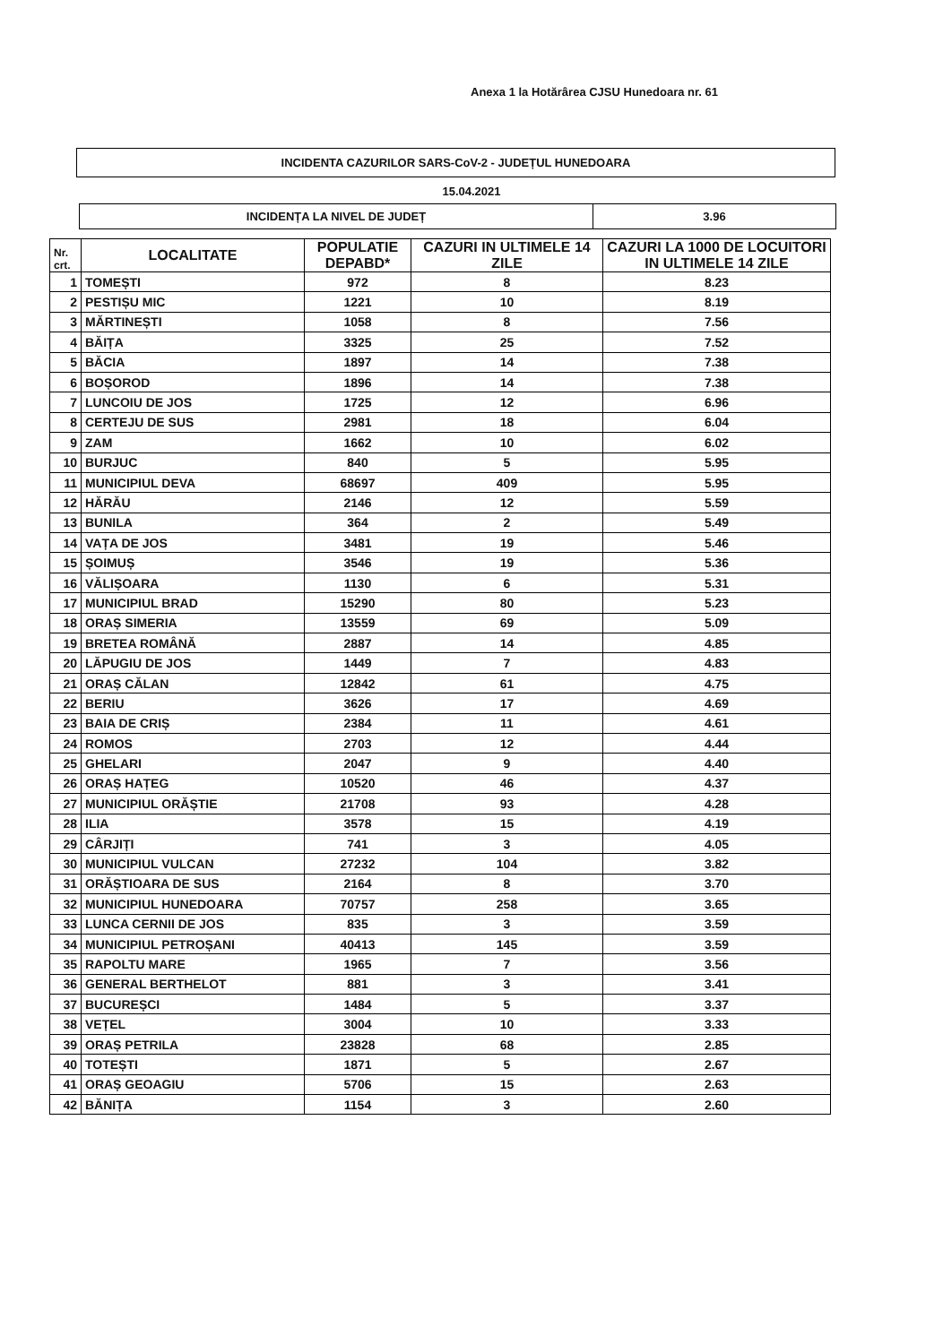Anexa 1 la Hotărârea CJSU Hunedoara nr. 61
INCIDENTA CAZURILOR SARS-CoV-2 - JUDEȚUL HUNEDOARA
15.04.2021
| INCIDENȚA LA NIVEL DE JUDEȚ | 3.96 |
| Nr. crt. | LOCALITATE | POPULATIE DEPABD* | CAZURI IN ULTIMELE 14 ZILE | CAZURI LA 1000 DE LOCUITORI IN ULTIMELE 14 ZILE |
| --- | --- | --- | --- | --- |
| 1 | TOMEȘTI | 972 | 8 | 8.23 |
| 2 | PESTIȘU MIC | 1221 | 10 | 8.19 |
| 3 | MĂRTINEȘTI | 1058 | 8 | 7.56 |
| 4 | BĂIȚA | 3325 | 25 | 7.52 |
| 5 | BĂCIA | 1897 | 14 | 7.38 |
| 6 | BOȘOROD | 1896 | 14 | 7.38 |
| 7 | LUNCOIU DE JOS | 1725 | 12 | 6.96 |
| 8 | CERTEJU DE SUS | 2981 | 18 | 6.04 |
| 9 | ZAM | 1662 | 10 | 6.02 |
| 10 | BURJUC | 840 | 5 | 5.95 |
| 11 | MUNICIPIUL DEVA | 68697 | 409 | 5.95 |
| 12 | HĂRĂU | 2146 | 12 | 5.59 |
| 13 | BUNILA | 364 | 2 | 5.49 |
| 14 | VAȚA DE JOS | 3481 | 19 | 5.46 |
| 15 | ȘOIMUȘ | 3546 | 19 | 5.36 |
| 16 | VĂLIȘOARA | 1130 | 6 | 5.31 |
| 17 | MUNICIPIUL BRAD | 15290 | 80 | 5.23 |
| 18 | ORAȘ SIMERIA | 13559 | 69 | 5.09 |
| 19 | BRETEA ROMÂNĂ | 2887 | 14 | 4.85 |
| 20 | LĂPUGIU DE JOS | 1449 | 7 | 4.83 |
| 21 | ORAȘ CĂLAN | 12842 | 61 | 4.75 |
| 22 | BERIU | 3626 | 17 | 4.69 |
| 23 | BAIA DE CRIȘ | 2384 | 11 | 4.61 |
| 24 | ROMOS | 2703 | 12 | 4.44 |
| 25 | GHELARI | 2047 | 9 | 4.40 |
| 26 | ORAȘ HAȚEG | 10520 | 46 | 4.37 |
| 27 | MUNICIPIUL ORĂȘTIE | 21708 | 93 | 4.28 |
| 28 | ILIA | 3578 | 15 | 4.19 |
| 29 | CÂRJIȚI | 741 | 3 | 4.05 |
| 30 | MUNICIPIUL VULCAN | 27232 | 104 | 3.82 |
| 31 | ORĂȘTIOARA DE SUS | 2164 | 8 | 3.70 |
| 32 | MUNICIPIUL HUNEDOARA | 70757 | 258 | 3.65 |
| 33 | LUNCA CERNII DE JOS | 835 | 3 | 3.59 |
| 34 | MUNICIPIUL PETROȘANI | 40413 | 145 | 3.59 |
| 35 | RAPOLTU MARE | 1965 | 7 | 3.56 |
| 36 | GENERAL BERTHELOT | 881 | 3 | 3.41 |
| 37 | BUCUREȘCI | 1484 | 5 | 3.37 |
| 38 | VEȚEL | 3004 | 10 | 3.33 |
| 39 | ORAȘ PETRILA | 23828 | 68 | 2.85 |
| 40 | TOTEȘTI | 1871 | 5 | 2.67 |
| 41 | ORAȘ GEOAGIU | 5706 | 15 | 2.63 |
| 42 | BĂNIȚA | 1154 | 3 | 2.60 |